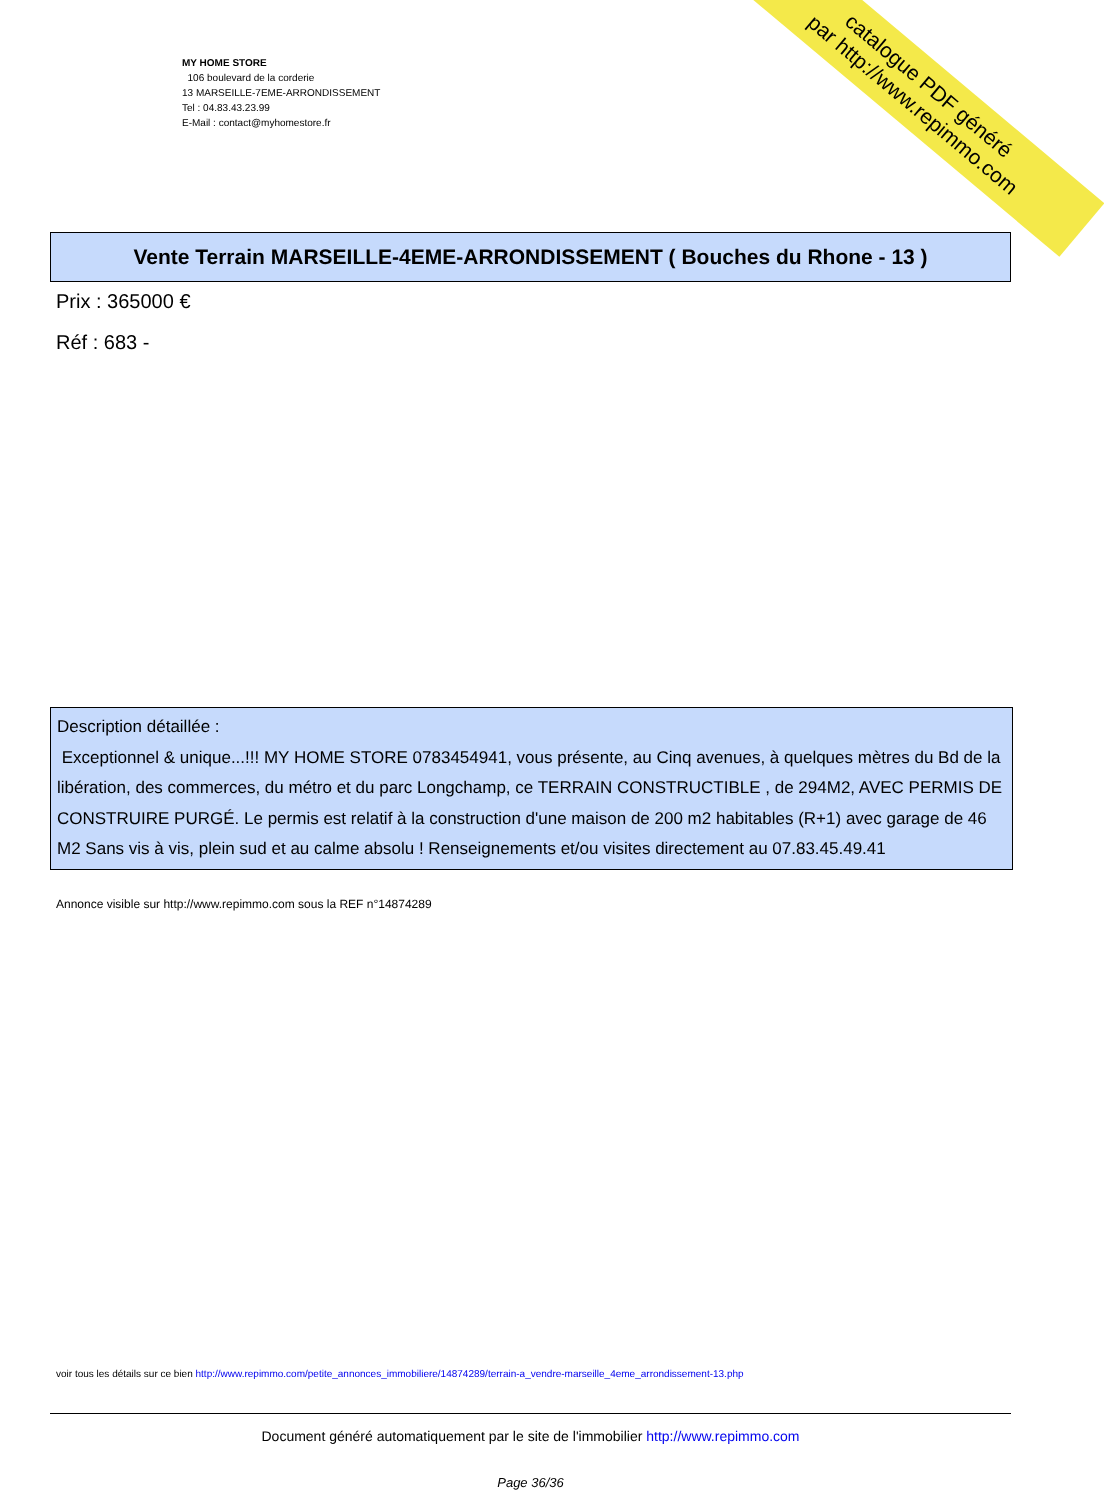MY HOME STORE
106 boulevard de la corderie
13 MARSEILLE-7EME-ARRONDISSEMENT
Tel : 04.83.43.23.99
E-Mail : contact@myhomestore.fr
catalogue PDF généré
par http://www.repimmo.com
Vente Terrain MARSEILLE-4EME-ARRONDISSEMENT ( Bouches du Rhone - 13 )
Prix : 365000 €
Réf : 683 -
Description détaillée :
Exceptionnel & unique...!!! MY HOME STORE 0783454941, vous présente, au Cinq avenues, à quelques mètres du Bd de la libération, des commerces, du métro et du parc Longchamp, ce TERRAIN CONSTRUCTIBLE , de 294M2, AVEC PERMIS DE CONSTRUIRE PURGÉ. Le permis est relatif à la construction d'une maison de 200 m2 habitables (R+1) avec garage de 46 M2 Sans vis à vis, plein sud et au calme absolu ! Renseignements et/ou visites directement au 07.83.45.49.41
Annonce visible sur http://www.repimmo.com sous la REF n°14874289
voir tous les détails sur ce bien http://www.repimmo.com/petite_annonces_immobiliere/14874289/terrain-a_vendre-marseille_4eme_arrondissement-13.php
Document généré automatiquement par le site de l'immobilier http://www.repimmo.com
Page 36/36